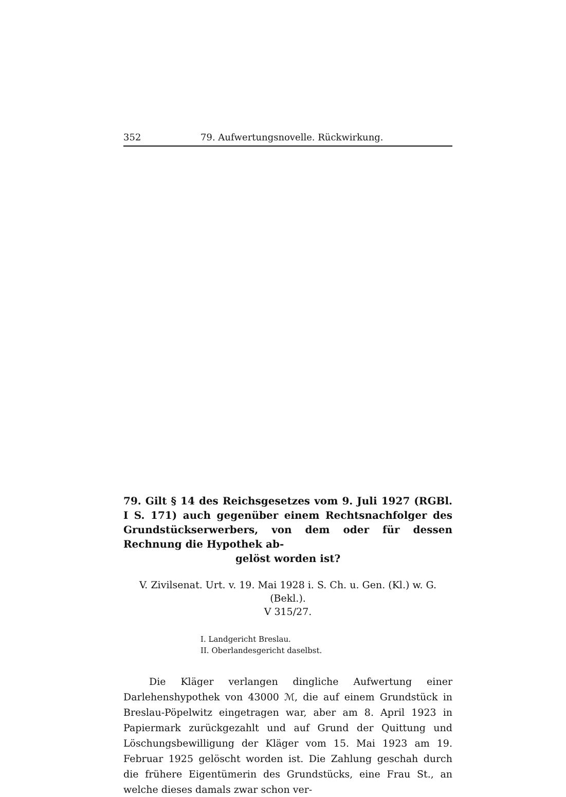352 79. Aufwertungsnovelle. Rückwirkung.
79. Gilt § 14 des Reichsgesetzes vom 9. Juli 1927 (RGBl. I S. 171) auch gegenüber einem Rechtsnachfolger des Grundstückserwerbers, von dem oder für dessen Rechnung die Hypothek ab-
gelöst worden ist?
V. Zivilsenat. Urt. v. 19. Mai 1928 i. S. Ch. u. Gen. (Kl.) w. G. (Bekl.).
V 315/27.
I. Landgericht Breslau.
II. Oberlandesgericht daselbst.
Die Kläger verlangen dingliche Aufwertung einer Darlehenshypothek von 43000 ℳ, die auf einem Grundstück in Breslau-Pöpelwitz eingetragen war, aber am 8. April 1923 in Papiermark zurückgezahlt und auf Grund der Quittung und Löschungsbewilligung der Kläger vom 15. Mai 1923 am 19. Februar 1925 gelöscht worden ist. Die Zahlung geschah durch die frühere Eigentümerin des Grundstücks, eine Frau St., an welche dieses damals zwar schon ver-